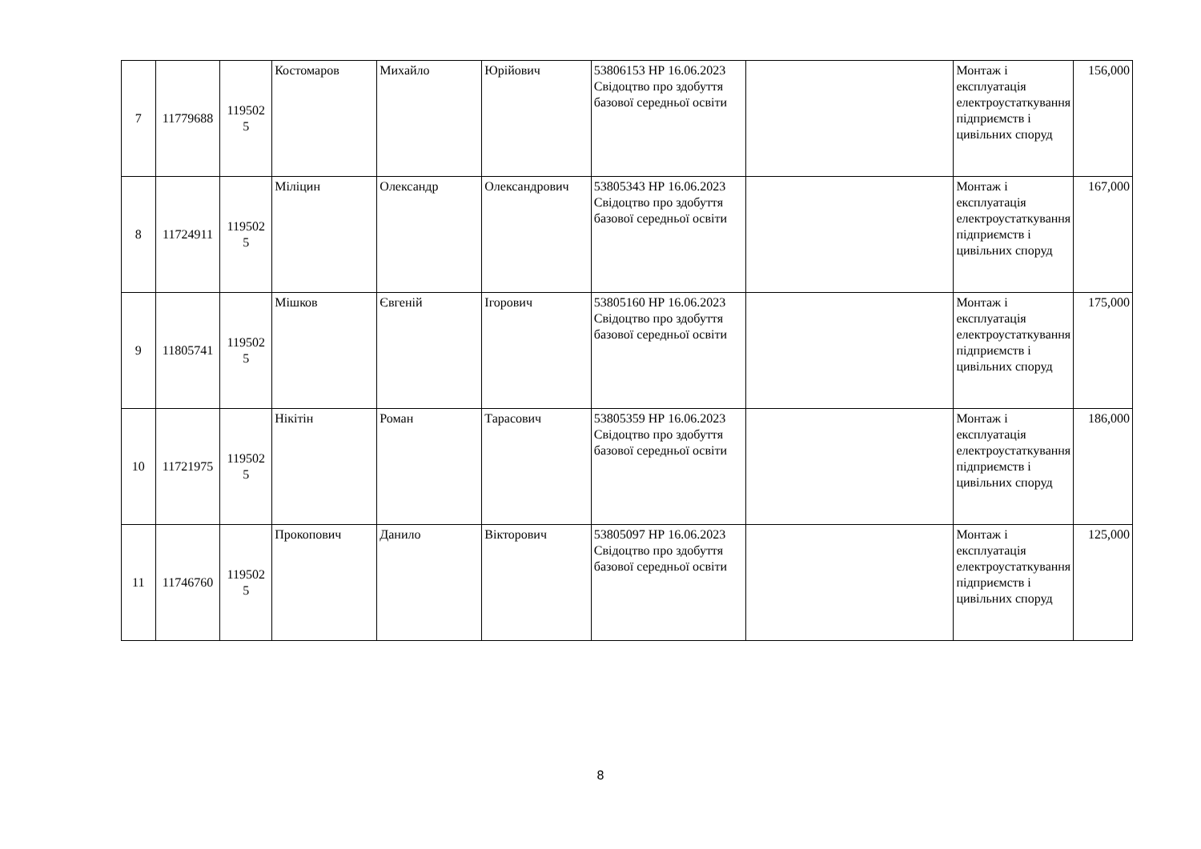| 7 | 11779688 | 119502 5 | Костомаров | Михайло | Юрійович | 53806153 НР 16.06.2023 Свідоцтво про здобуття базової середньої освіти | | Монтаж і експлуатація електроустаткування підприємств і цивільних споруд | 156,000 |
| 8 | 11724911 | 119502 5 | Міліцин | Олександр | Олександрович | 53805343 НР 16.06.2023 Свідоцтво про здобуття базової середньої освіти | | Монтаж і експлуатація електроустаткування підприємств і цивільних споруд | 167,000 |
| 9 | 11805741 | 119502 5 | Мішков | Євгеній | Ігорович | 53805160 НР 16.06.2023 Свідоцтво про здобуття базової середньої освіти | | Монтаж і експлуатація електроустаткування підприємств і цивільних споруд | 175,000 |
| 10 | 11721975 | 119502 5 | Нікітін | Роман | Тарасович | 53805359 НР 16.06.2023 Свідоцтво про здобуття базової середньої освіти | | Монтаж і експлуатація електроустаткування підприємств і цивільних споруд | 186,000 |
| 11 | 11746760 | 119502 5 | Прокопович | Данило | Вікторович | 53805097 НР 16.06.2023 Свідоцтво про здобуття базової середньої освіти | | Монтаж і експлуатація електроустаткування підприємств і цивільних споруд | 125,000 |
8